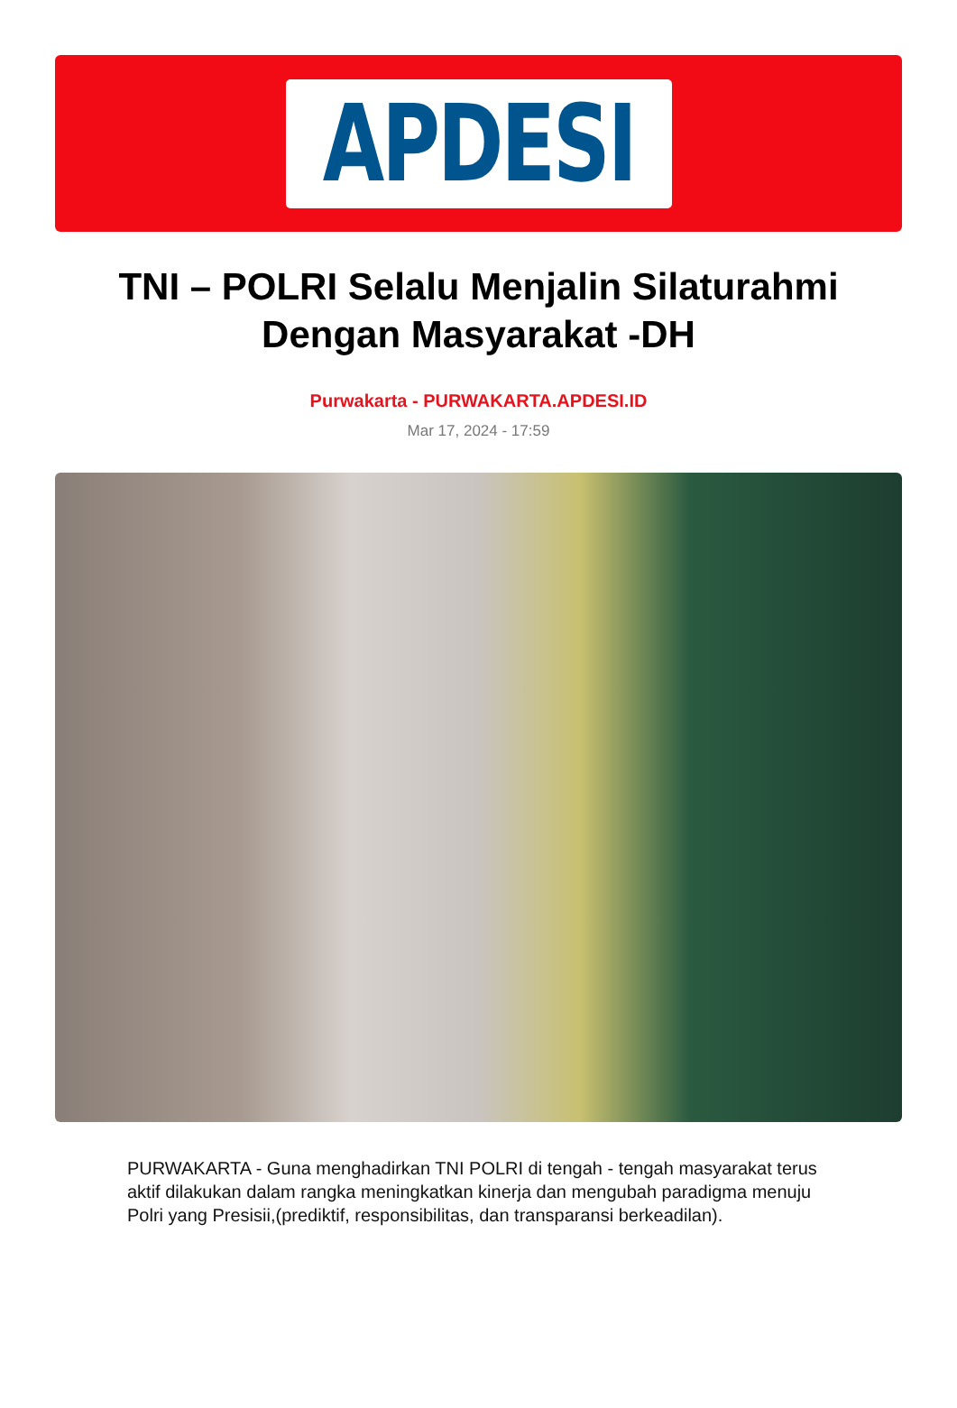APDESI
TNI – POLRI Selalu Menjalin Silaturahmi Dengan Masyarakat -DH
Purwakarta - PURWAKARTA.APDESI.ID
Mar 17, 2024 - 17:59
PURWAKARTA - Guna menghadirkan TNI POLRI di tengah - tengah masyarakat terus aktif dilakukan dalam rangka meningkatkan kinerja dan mengubah paradigma menuju Polri yang Presisii,(prediktif, responsibilitas, dan transparansi berkeadilan).